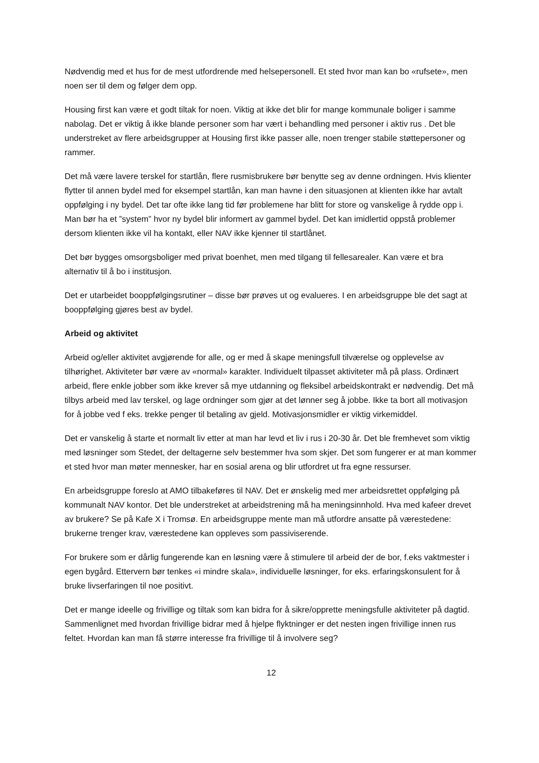Nødvendig med et hus for de mest utfordrende med helsepersonell. Et sted hvor man kan bo «rufsete», men noen ser til dem og følger dem opp.
Housing first kan være et godt tiltak for noen. Viktig at ikke det blir for mange kommunale boliger i samme nabolag. Det er viktig å ikke blande personer som har vært i behandling med personer i aktiv rus . Det ble understreket av flere arbeidsgrupper at Housing first ikke passer alle, noen trenger stabile støttepersoner og rammer.
Det må være lavere terskel for startlån, flere rusmisbrukere bør benytte seg av denne ordningen. Hvis klienter flytter til annen bydel med for eksempel startlån, kan man havne i den situasjonen at klienten ikke har avtalt oppfølging i ny bydel. Det tar ofte ikke lang tid før problemene har blitt for store og vanskelige å rydde opp i. Man bør ha et ”system” hvor ny bydel blir informert av gammel bydel. Det kan imidlertid oppstå problemer dersom klienten ikke vil ha kontakt, eller NAV ikke kjenner til startlånet.
Det bør bygges omsorgsboliger med privat boenhet, men med tilgang til fellesarealer. Kan være et bra alternativ til å bo i institusjon.
Det er utarbeidet booppfølgingsrutiner – disse bør prøves ut og evalueres. I en arbeidsgruppe ble det sagt at booppfølging gjøres best av bydel.
Arbeid og aktivitet
Arbeid og/eller aktivitet avgjørende for alle, og er med å skape meningsfull tilværelse og opplevelse av tilhørighet. Aktiviteter bør være av «normal» karakter. Individuelt tilpasset aktiviteter må på plass. Ordinært arbeid, flere enkle jobber som ikke krever så mye utdanning og fleksibel arbeidskontrakt er nødvendig. Det må tilbys arbeid med lav terskel, og lage ordninger som gjør at det lønner seg å jobbe. Ikke ta bort all motivasjon for å jobbe ved f eks. trekke penger til betaling av gjeld. Motivasjonsmidler er viktig virkemiddel.
Det er vanskelig å starte et normalt liv etter at man har levd et liv i rus i 20-30 år. Det ble fremhevet som viktig med løsninger som Stedet, der deltagerne selv bestemmer hva som skjer. Det som fungerer er at man kommer et sted hvor man møter mennesker, har en sosial arena og blir utfordret ut fra egne ressurser.
En arbeidsgruppe foreslo at AMO tilbakeføres til NAV. Det er ønskelig med mer arbeidsrettet oppfølging på kommunalt NAV kontor. Det ble understreket at arbeidstrening må ha meningsinnhold. Hva med kafeer drevet av brukere? Se på Kafe X i Tromsø. En arbeidsgruppe mente man må utfordre ansatte på værestedene: brukerne trenger krav, værestedene kan oppleves som passiviserende.
For brukere som er dårlig fungerende kan en løsning være å stimulere til arbeid der de bor, f.eks vaktmester i egen bygård. Ettervern bør tenkes «i mindre skala», individuelle løsninger, for eks. erfaringskonsulent for å bruke livserfaringen til noe positivt.
Det er mange ideelle og frivillige og tiltak som kan bidra for å sikre/opprette meningsfulle aktiviteter på dagtid. Sammenlignet med hvordan frivillige bidrar med å hjelpe flyktninger er det nesten ingen frivillige innen rus feltet. Hvordan kan man få større interesse fra frivillige til å involvere seg?
12